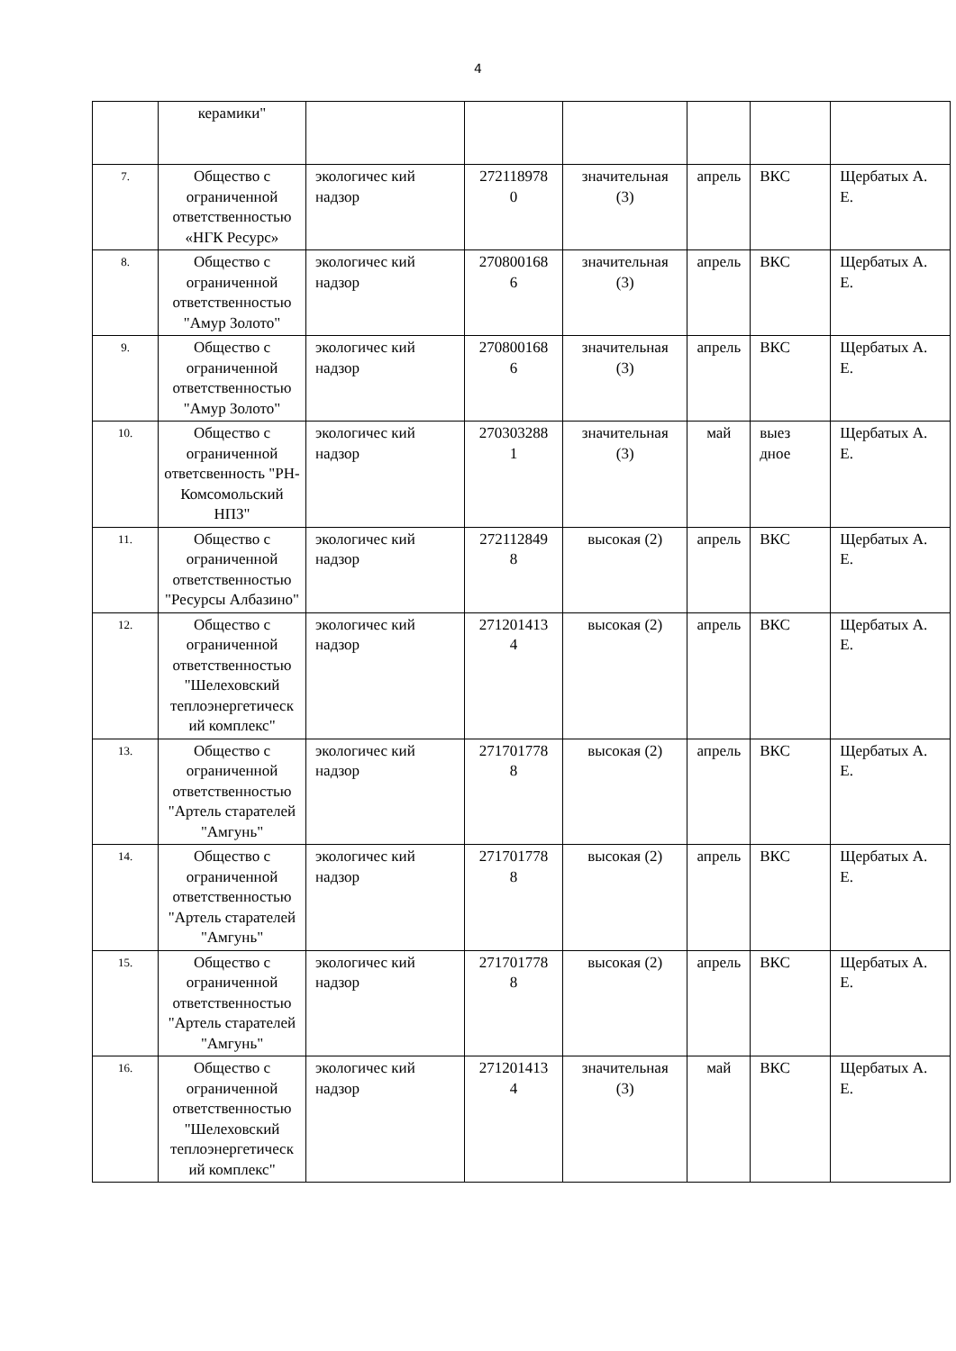4
| | керамики" | | | | | | |
| 7. | Общество с ограниченной ответственностью «НГК Ресурс» | экологичес кий надзор | 272118978 0 | значительная (3) | апрель | ВКС | Щербатых А. Е. |
| 8. | Общество с ограниченной ответственностью "Амур Золото" | экологичес кий надзор | 270800168 6 | значительная (3) | апрель | ВКС | Щербатых А. Е. |
| 9. | Общество с ограниченной ответственностью "Амур Золото" | экологичес кий надзор | 270800168 6 | значительная (3) | апрель | ВКС | Щербатых А. Е. |
| 10. | Общество с ограниченной ответсвенность "РН-Комсомольский НПЗ" | экологичес кий надзор | 270303288 1 | значительная (3) | май | выез дное | Щербатых А. Е. |
| 11. | Общество с ограниченной ответственностью "Ресурсы Албазино" | экологичес кий надзор | 272112849 8 | высокая (2) | апрель | ВКС | Щербатых А. Е. |
| 12. | Общество с ограниченной ответственностью "Шелеховский теплоэнергетическ ий комплекс" | экологичес кий надзор | 271201413 4 | высокая (2) | апрель | ВКС | Щербатых А. Е. |
| 13. | Общество с ограниченной ответственностью "Артель старателей "Амгунь" | экологичес кий надзор | 271701778 8 | высокая (2) | апрель | ВКС | Щербатых А. Е. |
| 14. | Общество с ограниченной ответственностью "Артель старателей "Амгунь" | экологичес кий надзор | 271701778 8 | высокая (2) | апрель | ВКС | Щербатых А. Е. |
| 15. | Общество с ограниченной ответственностью "Артель старателей "Амгунь" | экологичес кий надзор | 271701778 8 | высокая (2) | апрель | ВКС | Щербатых А. Е. |
| 16. | Общество с ограниченной ответственностью "Шелеховский теплоэнергетическ ий комплекс" | экологичес кий надзор | 271201413 4 | значительная (3) | май | ВКС | Щербатых А. Е. |